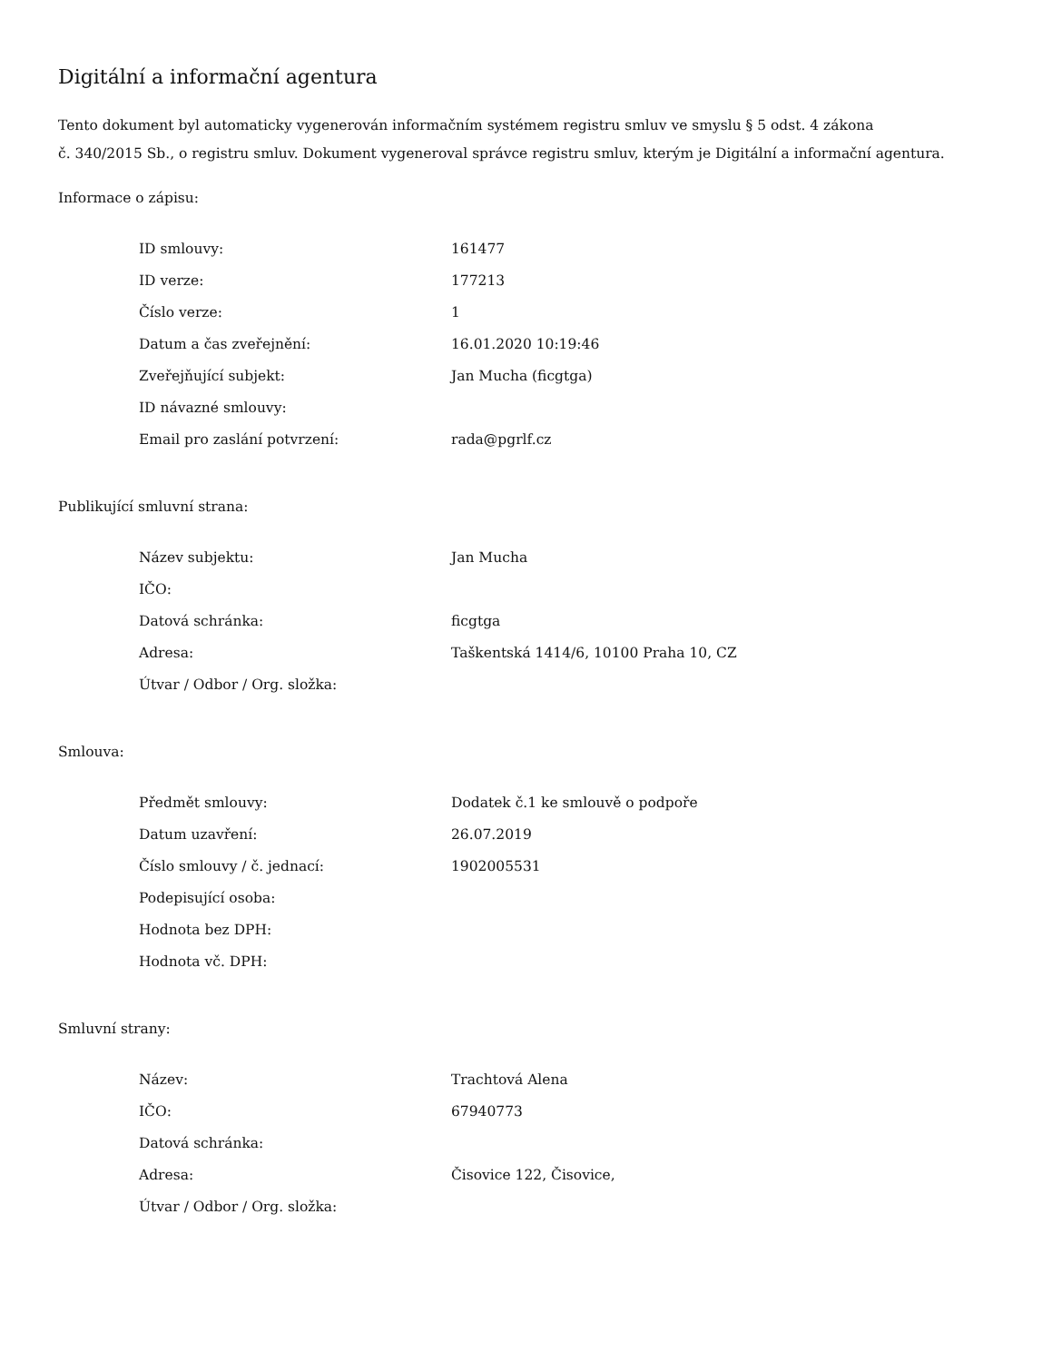Digitální a informační agentura
Tento dokument byl automaticky vygenerován informačním systémem registru smluv ve smyslu § 5 odst. 4 zákona
č. 340/2015 Sb., o registru smluv. Dokument vygeneroval správce registru smluv, kterým je Digitální a informační agentura.
Informace o zápisu:
| ID smlouvy: | 161477 |
| ID verze: | 177213 |
| Číslo verze: | 1 |
| Datum a čas zveřejnění: | 16.01.2020 10:19:46 |
| Zveřejňující subjekt: | Jan Mucha (ficgtga) |
| ID návazné smlouvy: | |
| Email pro zaslání potvrzení: | rada@pgrlf.cz |
Publikující smluvní strana:
| Název subjektu: | Jan Mucha |
| IČO: | |
| Datová schránka: | ficgtga |
| Adresa: | Taškentská 1414/6, 10100 Praha 10, CZ |
| Útvar / Odbor / Org. složka: | |
Smlouva:
| Předmět smlouvy: | Dodatek č.1 ke smlouvě o podpoře |
| Datum uzavření: | 26.07.2019 |
| Číslo smlouvy / č. jednací: | 1902005531 |
| Podepisující osoba: | |
| Hodnota bez DPH: | |
| Hodnota vč. DPH: | |
Smluvní strany:
| Název: | Trachtová Alena |
| IČO: | 67940773 |
| Datová schránka: | |
| Adresa: | Čisovice 122, Čisovice, |
| Útvar / Odbor / Org. složka: | |